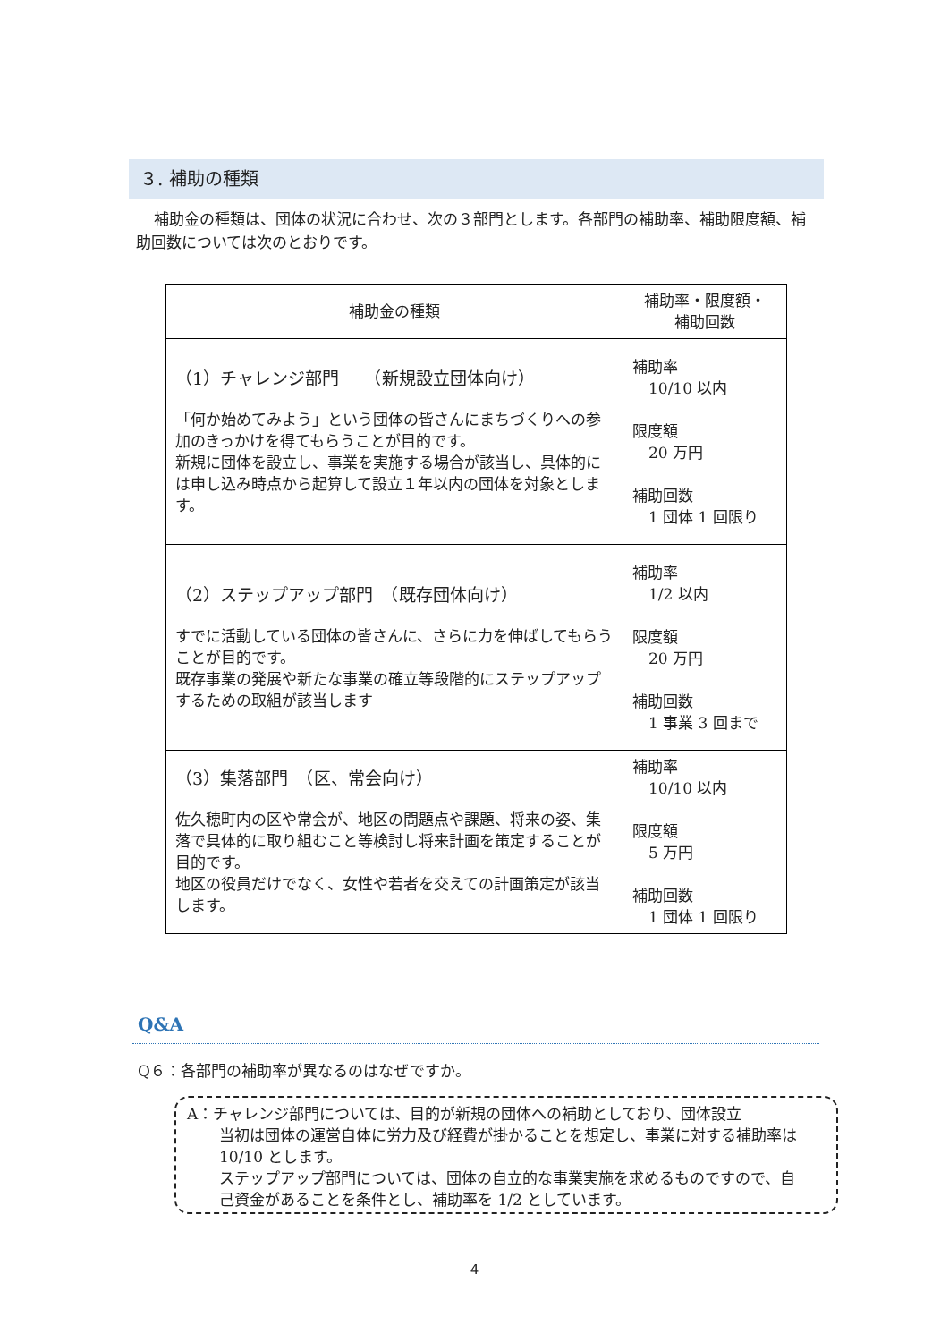３. 補助の種類
補助金の種類は、団体の状況に合わせ、次の３部門とします。各部門の補助率、補助限度額、補助回数については次のとおりです。
| 補助金の種類 | 補助率・限度額・ 補助回数 |
| --- | --- |
| （1）チャレンジ部門 （新規設立団体向け） 「何か始めてみよう」という団体の皆さんにまちづくりへの参加のきっかけを得てもらうことが目的です。 新規に団体を設立し、事業を実施する場合が該当し、具体的には申し込み時点から起算して設立１年以内の団体を対象とします。 | 補助率 10/10 以内 限度額 20 万円 補助回数 1 団体 1 回限り |
| （2）ステップアップ部門 （既存団体向け） すでに活動している団体の皆さんに、さらに力を伸ばしてもらうことが目的です。 既存事業の発展や新たな事業の確立等段階的にステップアップするための取組が該当します | 補助率 1/2 以内 限度額 20 万円 補助回数 1 事業 3 回まで |
| （3）集落部門 （区、常会向け） 佐久穂町内の区や常会が、地区の問題点や課題、将来の姿、集落で具体的に取り組むこと等検討し将来計画を策定することが目的です。 地区の役員だけでなく、女性や若者を交えての計画策定が該当します。 | 補助率 10/10 以内 限度額 5 万円 補助回数 1 団体 1 回限り |
Q&A
Q６：各部門の補助率が異なるのはなぜですか。
A：チャレンジ部門については、目的が新規の団体への補助としており、団体設立
当初は団体の運営自体に労力及び経費が掛かることを想定し、事業に対する補助率は 10/10 とします。
ステップアップ部門については、団体の自立的な事業実施を求めるものですので、自己資金があることを条件とし、補助率を 1/2 としています。
4